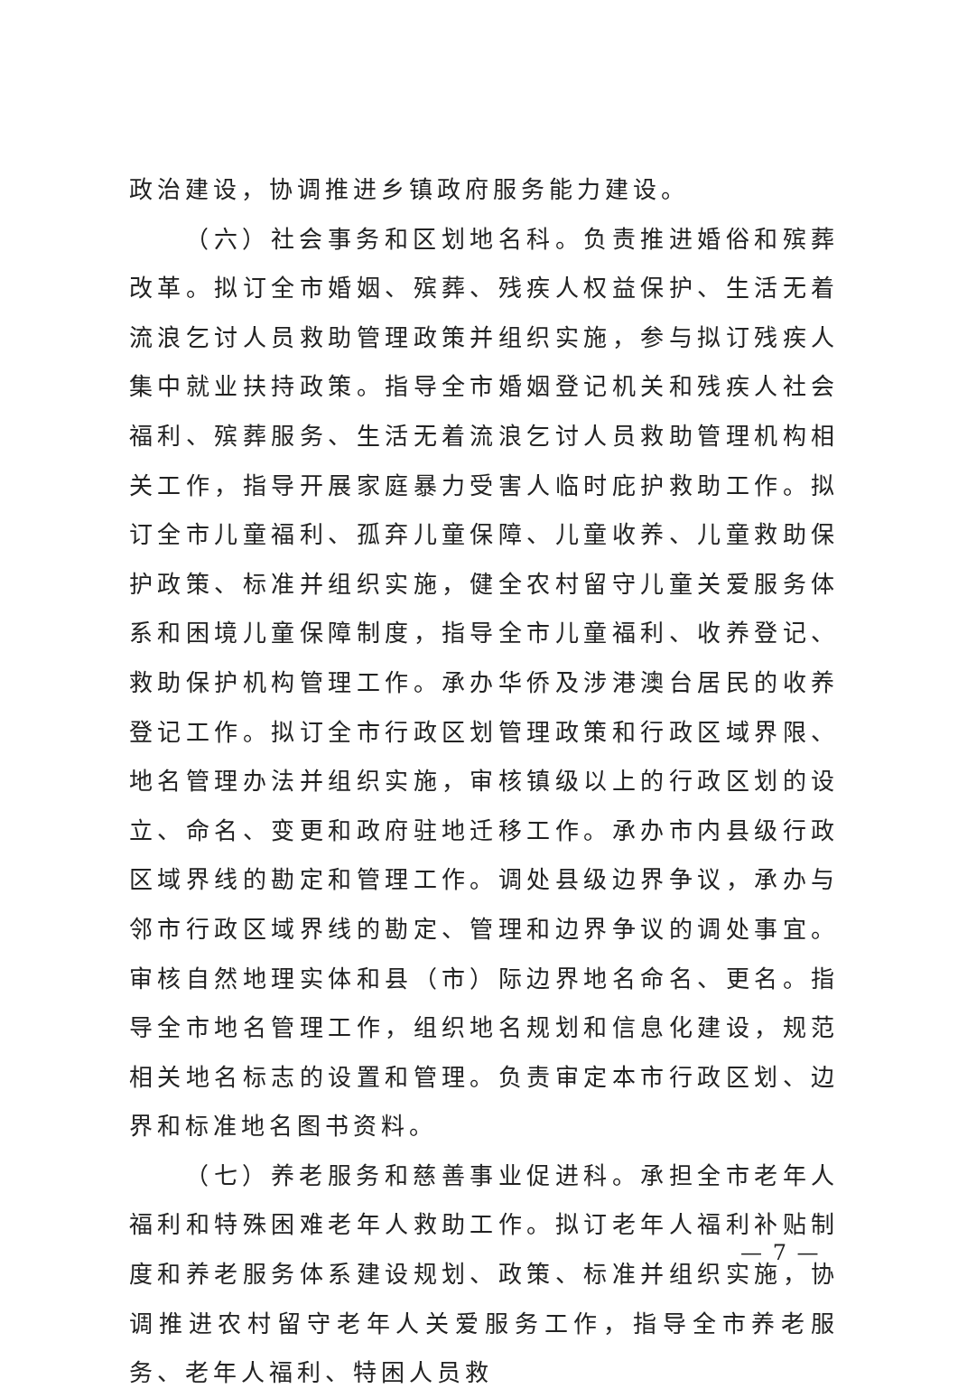政治建设，协调推进乡镇政府服务能力建设。
（六）社会事务和区划地名科。负责推进婚俗和殡葬改革。拟订全市婚姻、殡葬、残疾人权益保护、生活无着流浪乞讨人员救助管理政策并组织实施，参与拟订残疾人集中就业扶持政策。指导全市婚姻登记机关和残疾人社会福利、殡葬服务、生活无着流浪乞讨人员救助管理机构相关工作，指导开展家庭暴力受害人临时庇护救助工作。拟订全市儿童福利、孤弃儿童保障、儿童收养、儿童救助保护政策、标准并组织实施，健全农村留守儿童关爱服务体系和困境儿童保障制度，指导全市儿童福利、收养登记、救助保护机构管理工作。承办华侨及涉港澳台居民的收养登记工作。拟订全市行政区划管理政策和行政区域界限、地名管理办法并组织实施，审核镇级以上的行政区划的设立、命名、变更和政府驻地迁移工作。承办市内县级行政区域界线的勘定和管理工作。调处县级边界争议，承办与邻市行政区域界线的勘定、管理和边界争议的调处事宜。审核自然地理实体和县（市）际边界地名命名、更名。指导全市地名管理工作，组织地名规划和信息化建设，规范相关地名标志的设置和管理。负责审定本市行政区划、边界和标准地名图书资料。
（七）养老服务和慈善事业促进科。承担全市老年人福利和特殊困难老年人救助工作。拟订老年人福利补贴制度和养老服务体系建设规划、政策、标准并组织实施，协调推进农村留守老年人关爱服务工作，指导全市养老服务、老年人福利、特困人员救
— 7 —